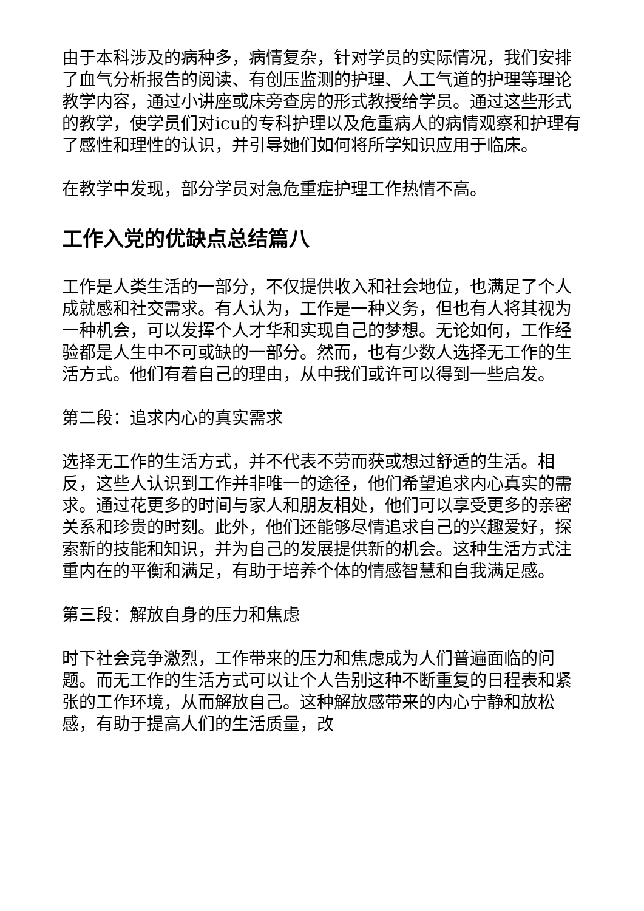由于本科涉及的病种多，病情复杂，针对学员的实际情况，我们安排了血气分析报告的阅读、有创压监测的护理、人工气道的护理等理论教学内容，通过小讲座或床旁查房的形式教授给学员。通过这些形式的教学，使学员们对icu的专科护理以及危重病人的病情观察和护理有了感性和理性的认识，并引导她们如何将所学知识应用于临床。
在教学中发现，部分学员对急危重症护理工作热情不高。
工作入党的优缺点总结篇八
工作是人类生活的一部分，不仅提供收入和社会地位，也满足了个人成就感和社交需求。有人认为，工作是一种义务，但也有人将其视为一种机会，可以发挥个人才华和实现自己的梦想。无论如何，工作经验都是人生中不可或缺的一部分。然而，也有少数人选择无工作的生活方式。他们有着自己的理由，从中我们或许可以得到一些启发。
第二段：追求内心的真实需求
选择无工作的生活方式，并不代表不劳而获或想过舒适的生活。相反，这些人认识到工作并非唯一的途径，他们希望追求内心真实的需求。通过花更多的时间与家人和朋友相处，他们可以享受更多的亲密关系和珍贵的时刻。此外，他们还能够尽情追求自己的兴趣爱好，探索新的技能和知识，并为自己的发展提供新的机会。这种生活方式注重内在的平衡和满足，有助于培养个体的情感智慧和自我满足感。
第三段：解放自身的压力和焦虑
时下社会竞争激烈，工作带来的压力和焦虑成为人们普遍面临的问题。而无工作的生活方式可以让个人告别这种不断重复的日程表和紧张的工作环境，从而解放自己。这种解放感带来的内心宁静和放松感，有助于提高人们的生活质量，改